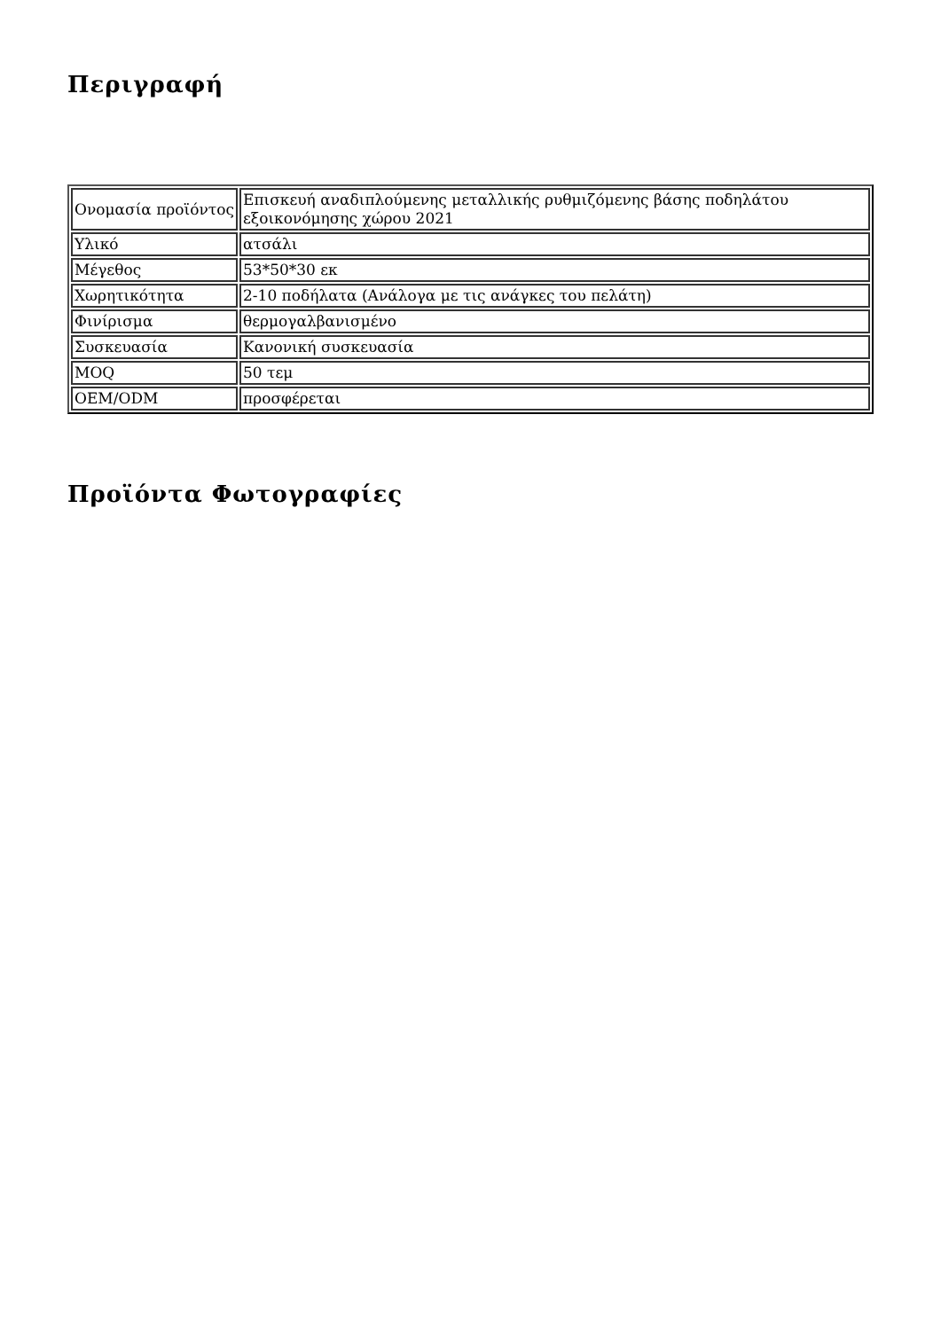Περιγραφή
| Ονομασία προϊόντος | Επισκευή αναδιπλούμενης μεταλλικής ρυθμιζόμενης βάσης ποδηλάτου εξοικονόμησης χώρου 2021 |
| Υλικό | ατσάλι |
| Μέγεθος | 53*50*30 εκ |
| Χωρητικότητα | 2-10 ποδήλατα (Ανάλογα με τις ανάγκες του πελάτη) |
| Φινίρισμα | θερμογαλβανισμένο |
| Συσκευασία | Κανονική συσκευασία |
| MOQ | 50 τεμ |
| OEM/ODM | προσφέρεται |
Προϊόντα Φωτογραφίες